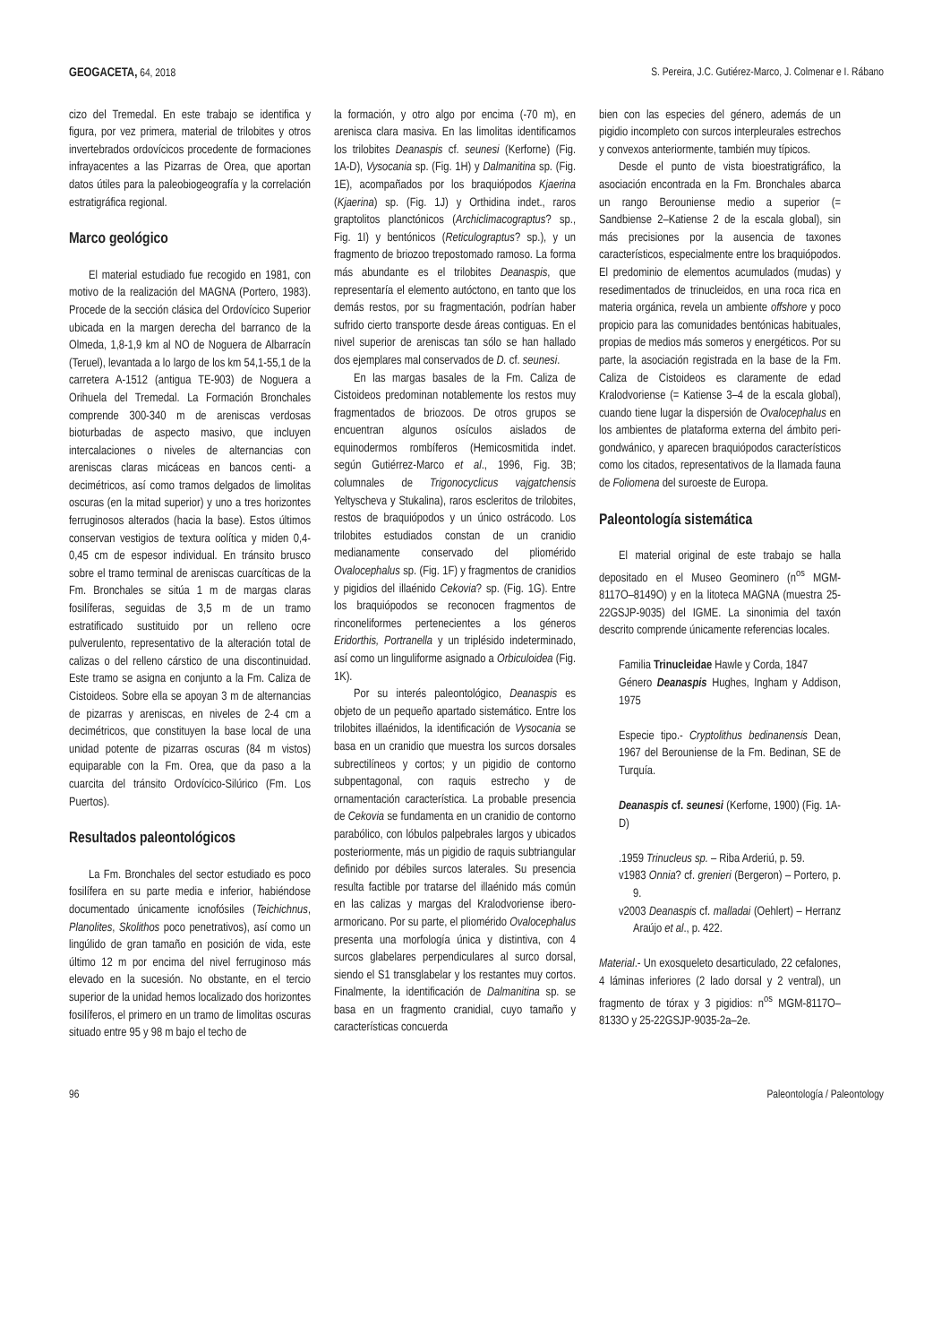GEOGACETA, 64, 2018 S. Pereira, J.C. Gutiérez-Marco, J. Colmenar e I. Rábano
cizo del Tremedal. En este trabajo se identifica y figura, por vez primera, material de trilobites y otros invertebrados ordovícicos procedente de formaciones infrayacentes a las Pizarras de Orea, que aportan datos útiles para la paleobiogeografía y la correlación estratigráfica regional.
Marco geológico
El material estudiado fue recogido en 1981, con motivo de la realización del MAGNA (Portero, 1983). Procede de la sección clásica del Ordovícico Superior ubicada en la margen derecha del barranco de la Olmeda, 1,8-1,9 km al NO de Noguera de Albarracín (Teruel), levantada a lo largo de los km 54,1-55,1 de la carretera A-1512 (antigua TE-903) de Noguera a Orihuela del Tremedal. La Formación Bronchales comprende 300-340 m de areniscas verdosas bioturbadas de aspecto masivo, que incluyen intercalaciones o niveles de alternancias con areniscas claras micáceas en bancos centi- a decimétricos, así como tramos delgados de limolitas oscuras (en la mitad superior) y uno a tres horizontes ferruginosos alterados (hacia la base). Estos últimos conservan vestigios de textura oolítica y miden 0,4-0,45 cm de espesor individual. En tránsito brusco sobre el tramo terminal de areniscas cuarcíticas de la Fm. Bronchales se sitúa 1 m de margas claras fosilíferas, seguidas de 3,5 m de un tramo estratificado sustituido por un relleno ocre pulverulento, representativo de la alteración total de calizas o del relleno cárstico de una discontinuidad. Este tramo se asigna en conjunto a la Fm. Caliza de Cistoideos. Sobre ella se apoyan 3 m de alternancias de pizarras y areniscas, en niveles de 2-4 cm a decimétricos, que constituyen la base local de una unidad potente de pizarras oscuras (84 m vistos) equiparable con la Fm. Orea, que da paso a la cuarcita del tránsito Ordovícico-Silúrico (Fm. Los Puertos).
Resultados paleontológicos
La Fm. Bronchales del sector estudiado es poco fosilífera en su parte media e inferior, habiéndose documentado únicamente icnofósiles (Teichichnus, Planolites, Skolithos poco penetrativos), así como un lingúlido de gran tamaño en posición de vida, este último 12 m por encima del nivel ferruginoso más elevado en la sucesión. No obstante, en el tercio superior de la unidad hemos localizado dos horizontes fosilíferos, el primero en un tramo de limolitas oscuras situado entre 95 y 98 m bajo el techo de
la formación, y otro algo por encima (-70 m), en arenisca clara masiva. En las limolitas identificamos los trilobites Deanaspis cf. seunesi (Kerforne) (Fig. 1A-D), Vysocania sp. (Fig. 1H) y Dalmanitina sp. (Fig. 1E), acompañados por los braquiópodos Kjaerina (Kjaerina) sp. (Fig. 1J) y Orthidina indet., raros graptolitos planctónicos (Archiclimacograptus? sp., Fig. 1I) y bentónicos (Reticulograptus? sp.), y un fragmento de briozoo trepostomado ramoso. La forma más abundante es el trilobites Deanaspis, que representaría el elemento autóctono, en tanto que los demás restos, por su fragmentación, podrían haber sufrido cierto transporte desde áreas contiguas. En el nivel superior de areniscas tan sólo se han hallado dos ejemplares mal conservados de D. cf. seunesi.
En las margas basales de la Fm. Caliza de Cistoideos predominan notablemente los restos muy fragmentados de briozoos. De otros grupos se encuentran algunos osículos aislados de equinodermos rombíferos (Hemicosmitida indet. según Gutiérrez-Marco et al., 1996, Fig. 3B; columnales de Trigonocyclicus vajgatchensis Yeltyscheva y Stukalina), raros escleritos de trilobites, restos de braquiópodos y un único ostrácodo. Los trilobites estudiados constan de un cranidio medianamente conservado del pliomérido Ovalocephalus sp. (Fig. 1F) y fragmentos de cranidios y pigidios del illaénido Cekovia? sp. (Fig. 1G). Entre los braquiópodos se reconocen fragmentos de rinconeliformes pertenecientes a los géneros Eridorthis, Portranella y un triplésido indeterminado, así como un linguliforme asignado a Orbiculoidea (Fig. 1K).
Por su interés paleontológico, Deanaspis es objeto de un pequeño apartado sistemático. Entre los trilobites illaénidos, la identificación de Vysocania se basa en un cranidio que muestra los surcos dorsales subrectilíneos y cortos; y un pigidio de contorno subpentagonal, con raquis estrecho y de ornamentación característica. La probable presencia de Cekovia se fundamenta en un cranidio de contorno parabólico, con lóbulos palpebrales largos y ubicados posteriormente, más un pigidio de raquis subtriangular definido por débiles surcos laterales. Su presencia resulta factible por tratarse del illaénido más común en las calizas y margas del Kralodvoriense ibero-armoricano. Por su parte, el pliomérido Ovalocephalus presenta una morfología única y distintiva, con 4 surcos glabelares perpendiculares al surco dorsal, siendo el S1 transglabelar y los restantes muy cortos. Finalmente, la identificación de Dalmanitina sp. se basa en un fragmento cranidial, cuyo tamaño y características concuerda
bien con las especies del género, además de un pigidio incompleto con surcos interpleurales estrechos y convexos anteriormente, también muy típicos.
Desde el punto de vista bioestratigráfico, la asociación encontrada en la Fm. Bronchales abarca un rango Berouniense medio a superior (= Sandbiense 2–Katiense 2 de la escala global), sin más precisiones por la ausencia de taxones característicos, especialmente entre los braquiópodos. El predominio de elementos acumulados (mudas) y resedimentados de trinucleidos, en una roca rica en materia orgánica, revela un ambiente offshore y poco propicio para las comunidades bentónicas habituales, propias de medios más someros y energéticos. Por su parte, la asociación registrada en la base de la Fm. Caliza de Cistoideos es claramente de edad Kralodvoriense (= Katiense 3–4 de la escala global), cuando tiene lugar la dispersión de Ovalocephalus en los ambientes de plataforma externa del ámbito peri-gondwánico, y aparecen braquiópodos característicos como los citados, representativos de la llamada fauna de Foliomena del suroeste de Europa.
Paleontología sistemática
El material original de este trabajo se halla depositado en el Museo Geominero (n<sup>os</sup> MGM-8117O–8149O) y en la litoteca MAGNA (muestra 25-22GSJP-9035) del IGME. La sinonimia del taxón descrito comprende únicamente referencias locales.
Familia Trinucleidae Hawle y Corda, 1847
Género Deanaspis Hughes, Ingham y Addison, 1975
Especie tipo.- Cryptolithus bedinanensis Dean, 1967 del Berouniense de la Fm. Bedinan, SE de Turquía.
Deanaspis cf. seunesi (Kerforne, 1900) (Fig. 1A-D)
.1959 Trinucleus sp. – Riba Arderiú, p. 59.
v1983 Onnia? cf. grenieri (Bergeron) – Portero, p. 9.
v2003 Deanaspis cf. malladai (Oehlert) – Herranz Araújo et al., p. 422.
Material.- Un exosqueleto desarticulado, 22 cefalones, 4 láminas inferiores (2 lado dorsal y 2 ventral), un fragmento de tórax y 3 pigidios: n<sup>os</sup> MGM-8117O–8133O y 25-22GSJP-9035-2a–2e.
96 Paleontología / Paleontology